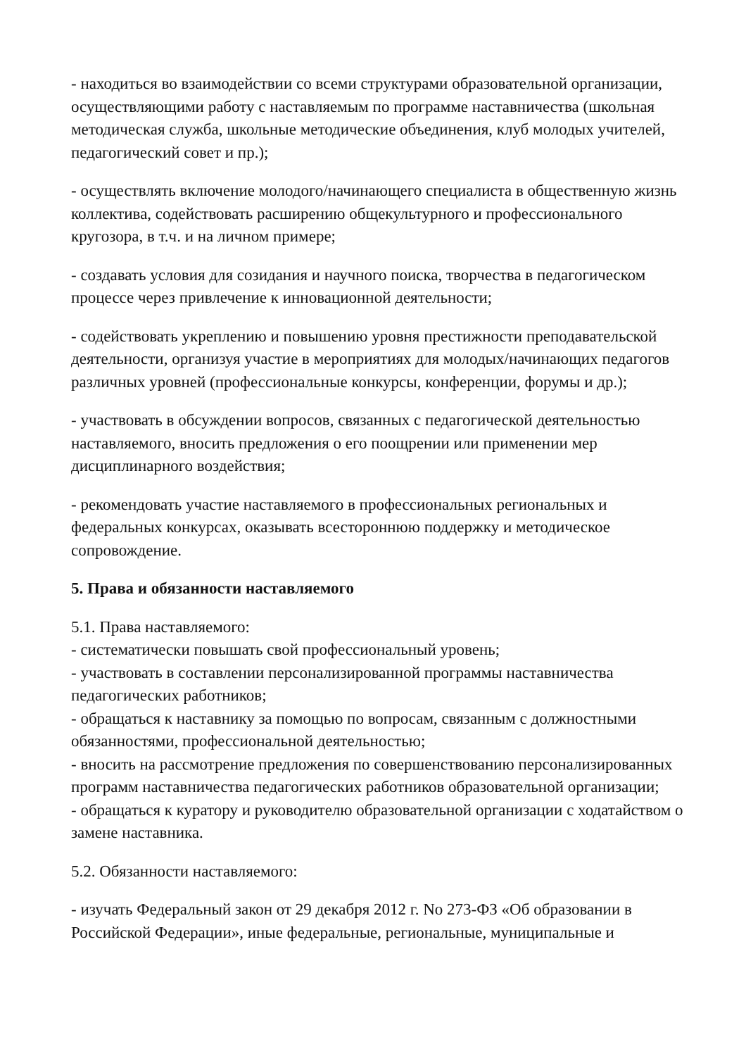- находиться во взаимодействии со всеми структурами образовательной организации, осуществляющими работу с наставляемым по программе наставничества (школьная методическая служба, школьные методические объединения, клуб молодых учителей, педагогический совет и пр.);
- осуществлять включение молодого/начинающего специалиста в общественную жизнь коллектива, содействовать расширению общекультурного и профессионального кругозора, в т.ч. и на личном примере;
- создавать условия для созидания и научного поиска, творчества в педагогическом процессе через привлечение к инновационной деятельности;
- содействовать укреплению и повышению уровня престижности преподавательской деятельности, организуя участие в мероприятиях для молодых/начинающих педагогов различных уровней (профессиональные конкурсы, конференции, форумы и др.);
- участвовать в обсуждении вопросов, связанных с педагогической деятельностью наставляемого, вносить предложения о его поощрении или применении мер дисциплинарного воздействия;
- рекомендовать участие наставляемого в профессиональных региональных и федеральных конкурсах, оказывать всестороннюю поддержку и методическое сопровождение.
5. Права и обязанности наставляемого
5.1. Права наставляемого:
- систематически повышать свой профессиональный уровень;
- участвовать в составлении персонализированной программы наставничества педагогических работников;
- обращаться к наставнику за помощью по вопросам, связанным с должностными обязанностями, профессиональной деятельностью;
- вносить на рассмотрение предложения по совершенствованию персонализированных программ наставничества педагогических работников образовательной организации;
- обращаться к куратору и руководителю образовательной организации с ходатайством о замене наставника.
5.2. Обязанности наставляемого:
- изучать Федеральный закон от 29 декабря 2012 г. No 273-ФЗ «Об образовании в Российской Федерации», иные федеральные, региональные, муниципальные и